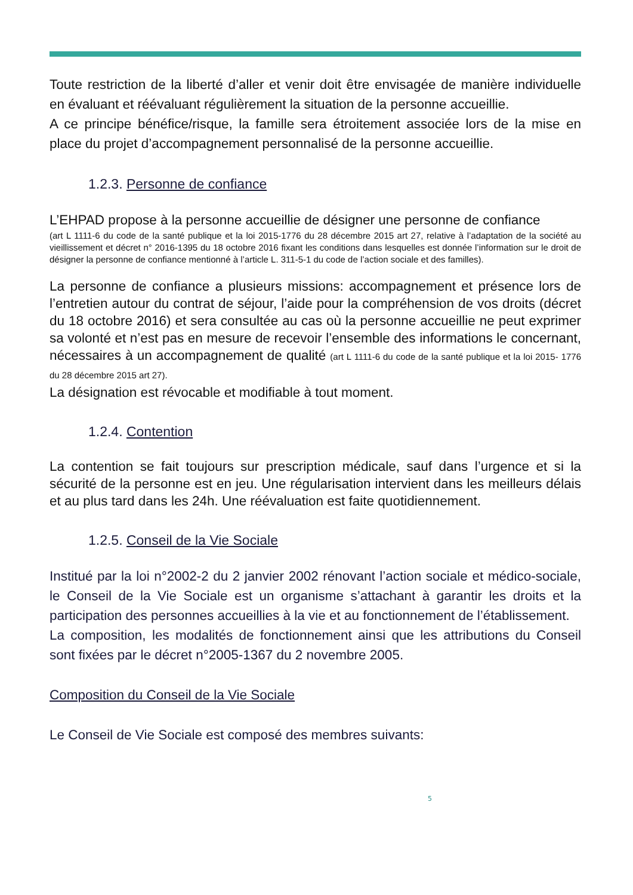Toute restriction de la liberté d’aller et venir doit être envisagée de manière individuelle en évaluant et réévaluant régulièrement la situation de la personne accueillie.
A ce principe bénéfice/risque, la famille sera étroitement associée lors de la mise en place du projet d’accompagnement personnalisé de la personne accueillie.
1.2.3. Personne de confiance
L’EHPAD propose à la personne accueillie de désigner une personne de confiance
(art L 1111-6 du code de la santé publique et la loi 2015-1776 du 28 décembre 2015 art 27, relative à l’adaptation de la société au vieillissement et décret n° 2016-1395 du 18 octobre 2016 fixant les conditions dans lesquelles est donnée l’information sur le droit de désigner la personne de confiance mentionné à l’article L. 311-5-1 du code de l’action sociale et des familles).
La personne de confiance a plusieurs missions: accompagnement et présence lors de l’entretien autour du contrat de séjour, l’aide pour la compréhension de vos droits (décret du 18 octobre 2016) et sera consultée au cas où la personne accueillie ne peut exprimer sa volonté et n’est pas en mesure de recevoir l’ensemble des informations le concernant, nécessaires à un accompagnement de qualité (art L 1111-6 du code de la santé publique et la loi 2015- 1776 du 28 décembre 2015 art 27).
La désignation est révocable et modifiable à tout moment.
1.2.4. Contention
La contention se fait toujours sur prescription médicale, sauf dans l’urgence et si la sécurité de la personne est en jeu. Une régularisation intervient dans les meilleurs délais et au plus tard dans les 24h. Une réévaluation est faite quotidiennement.
1.2.5. Conseil de la Vie Sociale
Institué par la loi n°2002-2 du 2 janvier 2002 rénovant l’action sociale et médico-sociale, le Conseil de la Vie Sociale est un organisme s’attachant à garantir les droits et la participation des personnes accueillies à la vie et au fonctionnement de l’établissement.
La composition, les modalités de fonctionnement ainsi que les attributions du Conseil sont fixées par le décret n°2005-1367 du 2 novembre 2005.
Composition du Conseil de la Vie Sociale
Le Conseil de Vie Sociale est composé des membres suivants:
5